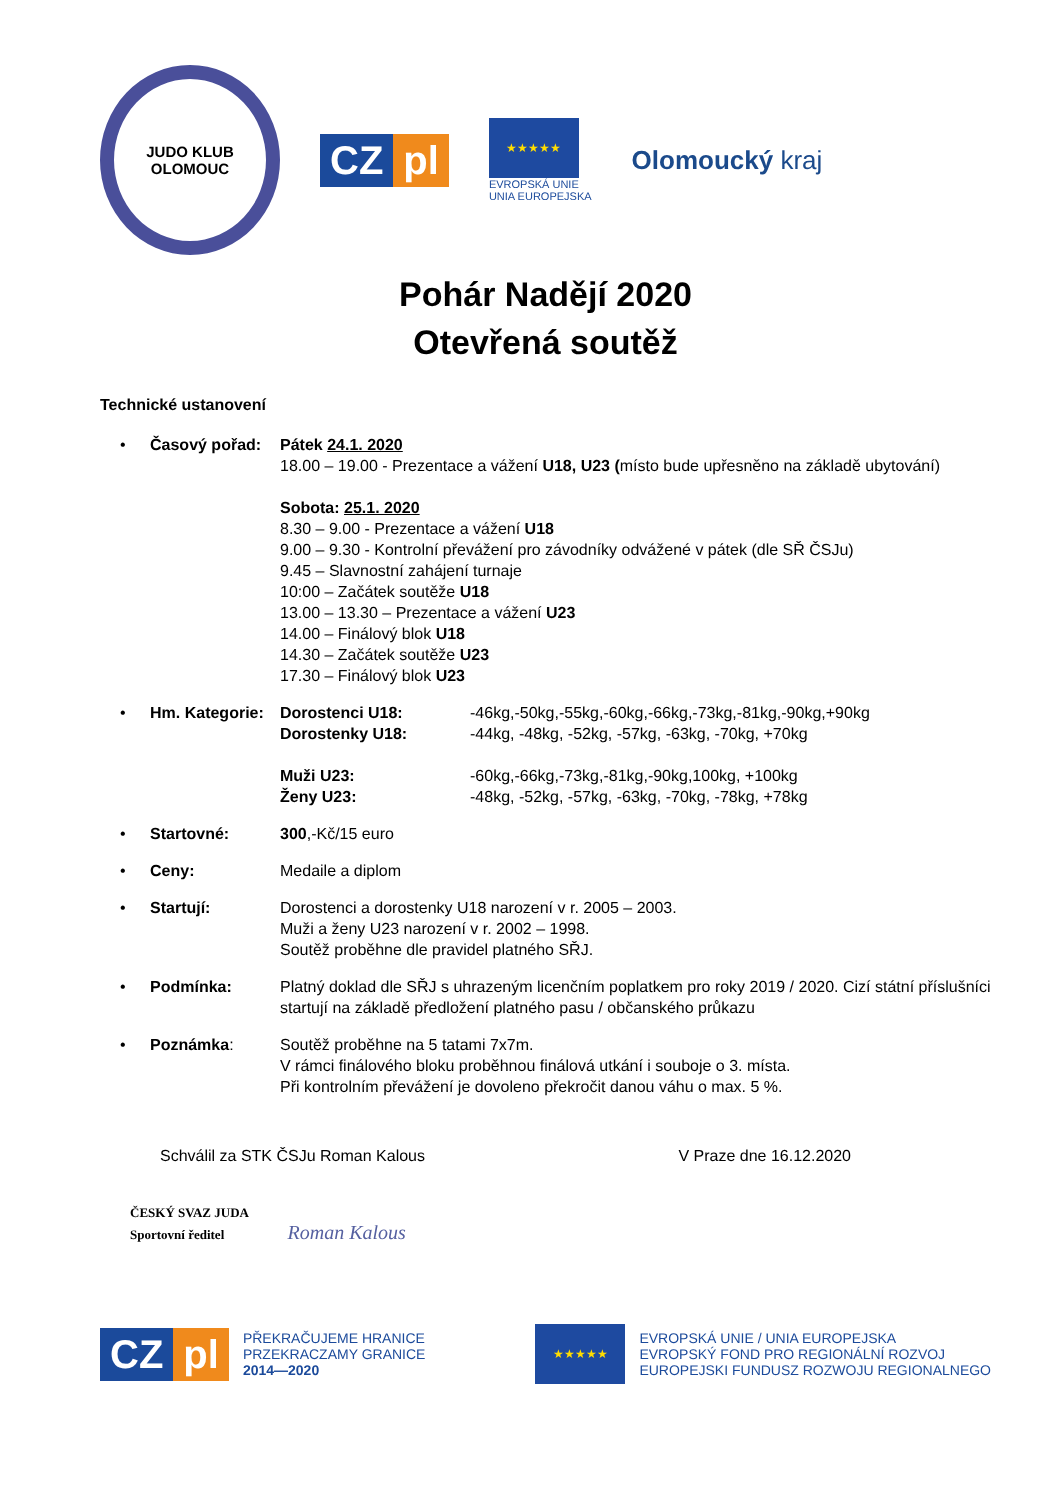JUDO KLUB
OLOMOUC
CZ pl
★★★★★
EVROPSKÁ UNIE
UNIA EUROPEJSKA
Olomoucký kraj
Pohár Nadějí 2020
Otevřená soutěž
Technické ustanovení
• Časový pořad: Pátek 24.1. 2020
18.00 – 19.00 - Prezentace a vážení U18, U23 (místo bude upřesněno na základě ubytování)
Sobota: 25.1. 2020
8.30 – 9.00 - Prezentace a vážení U18
9.00 – 9.30 - Kontrolní převážení pro závodníky odvážené v pátek (dle SŘ ČSJu)
9.45 – Slavnostní zahájení turnaje
10:00 – Začátek soutěže U18
13.00 – 13.30 – Prezentace a vážení U23
14.00 – Finálový blok U18
14.30 – Začátek soutěže U23
17.30 – Finálový blok U23
• Hm. Kategorie:
Dorostenci U18:
Dorostenky U18:
Muži U23:
Ženy U23:
-46kg,-50kg,-55kg,-60kg,-66kg,-73kg,-81kg,-90kg,+90kg
-44kg, -48kg, -52kg, -57kg, -63kg, -70kg, +70kg
-60kg,-66kg,-73kg,-81kg,-90kg,100kg, +100kg
-48kg, -52kg, -57kg, -63kg, -70kg, -78kg, +78kg
• Startovné: 300,-Kč/15 euro
• Ceny: Medaile a diplom
• Startují: Dorostenci a dorostenky U18 narození v r. 2005 – 2003.
Muži a ženy U23 narození v r. 2002 – 1998.
Soutěž proběhne dle pravidel platného SŘJ.
• Podmínka: Platný doklad dle SŘJ s uhrazeným licenčním poplatkem pro roky 2019 / 2020. Cizí státní příslušníci startují na základě předložení platného pasu / občanského průkazu
• Poznámka: Soutěž proběhne na 5 tatami 7x7m.
V rámci finálového bloku proběhnou finálová utkání i souboje o 3. místa.
Při kontrolním převážení je dovoleno překročit danou váhu o max. 5 %.
Schválil za STK ČSJu Roman Kalous V Praze dne 16.12.2020
ČESKÝ SVAZ JUDA
Sportovní ředitel Roman Kalous
CZ pl
PŘEKRAČUJEME HRANICE
PRZEKRACZAMY GRANICE
2014—2020
★★★★★
EVROPSKÁ UNIE / UNIA EUROPEJSKA
EVROPSKÝ FOND PRO REGIONÁLNÍ ROZVOJ
EUROPEJSKI FUNDUSZ ROZWOJU REGIONALNEGO